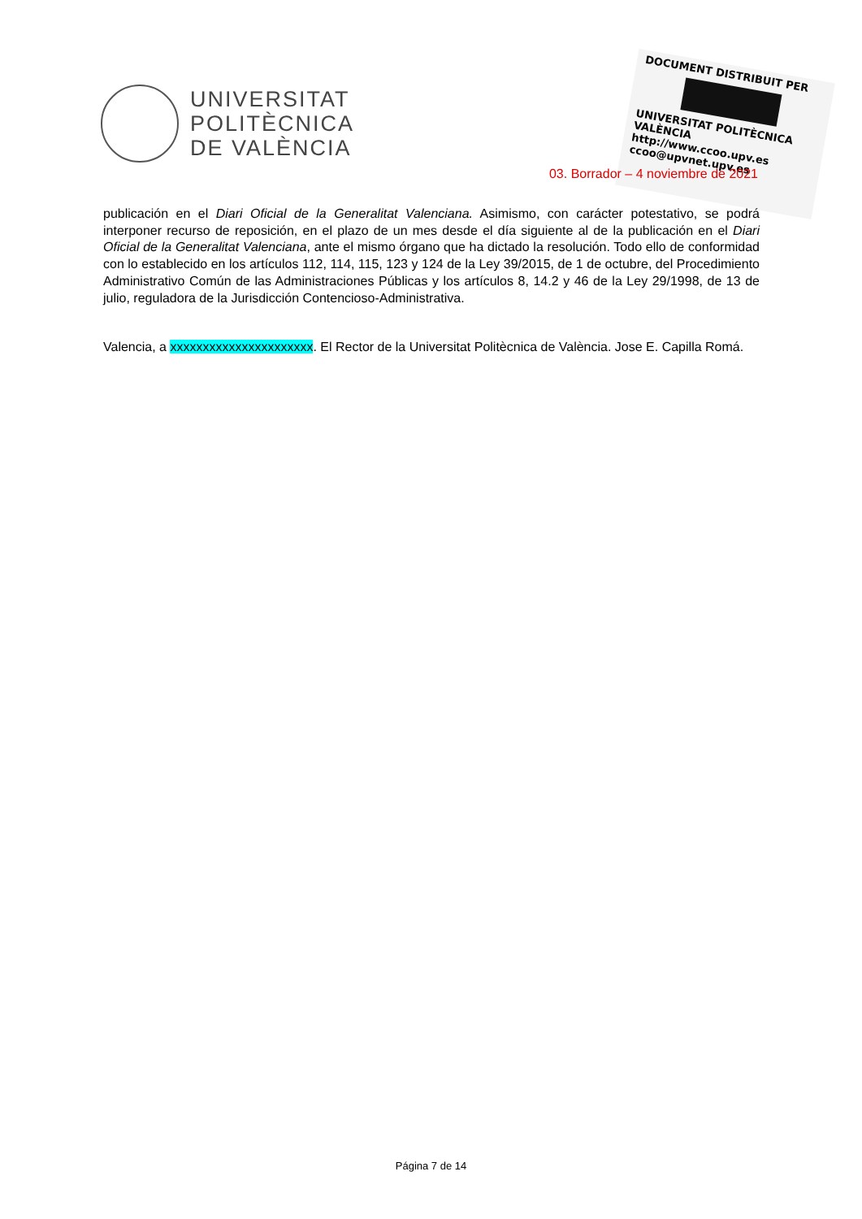UNIVERSITAT
POLITÈCNICA
DE VALÈNCIA
DOCUMENT DISTRIBUIT PER
UNIVERSITAT POLITÈCNICA VALÈNCIA
http://www.ccoo.upv.es
ccoo@upvnet.upv.es
03. Borrador – 4 noviembre de 2021
publicación en el Diari Oficial de la Generalitat Valenciana. Asimismo, con carácter potestativo, se podrá interponer recurso de reposición, en el plazo de un mes desde el día siguiente al de la publicación en el Diari Oficial de la Generalitat Valenciana, ante el mismo órgano que ha dictado la resolución. Todo ello de conformidad con lo establecido en los artículos 112, 114, 115, 123 y 124 de la Ley 39/2015, de 1 de octubre, del Procedimiento Administrativo Común de las Administraciones Públicas y los artículos 8, 14.2 y 46 de la Ley 29/1998, de 13 de julio, reguladora de la Jurisdicción Contencioso-Administrativa.
Valencia, a xxxxxxxxxxxxxxxxxxxxxx. El Rector de la Universitat Politècnica de València. Jose E. Capilla Romá.
Página 7 de 14